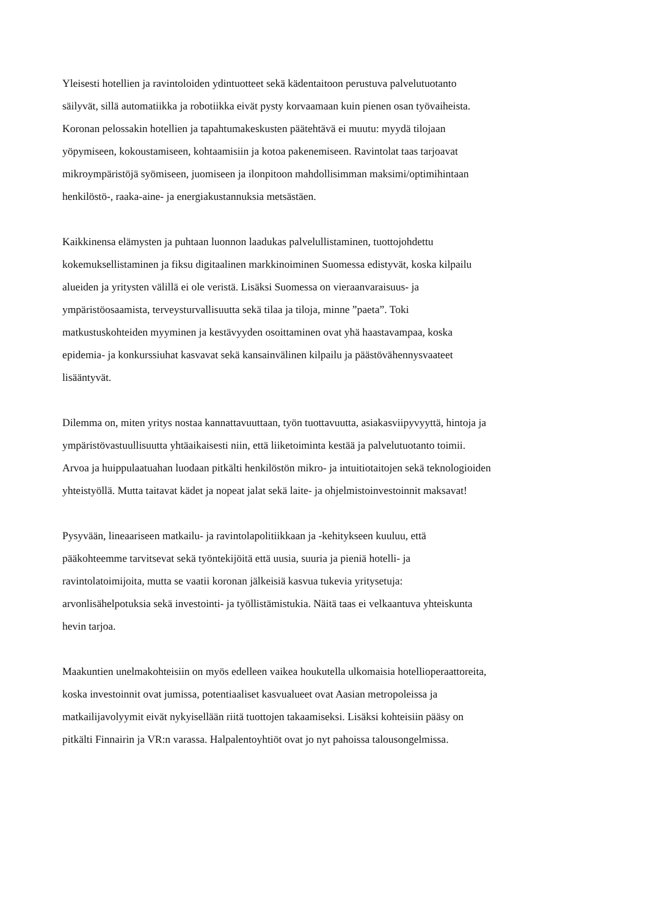Yleisesti hotellien ja ravintoloiden ydintuotteet sekä kädentaitoon perustuva palvelutuotanto
säilyvät, sillä automatiikka ja robotiikka eivät pysty korvaamaan kuin pienen osan työvaiheista.
Koronan pelossakin hotellien ja tapahtumakeskusten päätehtävä ei muutu: myydä tilojaan
yöpymiseen, kokoustamiseen, kohtaamisiin ja kotoa pakenemiseen. Ravintolat taas tarjoavat
mikroympäristöjä syömiseen, juomiseen ja ilonpitoon mahdollisimman maksimi/optimihintaan
henkilöstö-, raaka-aine- ja energiakustannuksia metsästäen.
Kaikkinensa elämysten ja puhtaan luonnon laadukas palvelullistaminen, tuottojohdettu
kokemuksellistaminen ja fiksu digitaalinen markkinoiminen Suomessa edistyvät, koska kilpailu
alueiden ja yritysten välillä ei ole veristä. Lisäksi Suomessa on vieraanvaraisuus- ja
ympäristöosaamista, terveysturvallisuutta sekä tilaa ja tiloja, minne ”paeta”. Toki
matkustuskohteiden myyminen ja kestävyyden osoittaminen ovat yhä haastavampaa, koska
epidemia- ja konkurssiuhat kasvavat sekä kansainvälinen kilpailu ja päästövähennysvaateet
lisääntyvät.
Dilemma on, miten yritys nostaa kannattavuuttaan, työn tuottavuutta, asiakasviipyvyyttä, hintoja ja
ympäristövastuullisuutta yhtäaikaisesti niin, että liiketoiminta kestää ja palvelutuotanto toimii.
Arvoa ja huippulaatuahan luodaan pitkälti henkilöstön mikro- ja intuitiotaitojen sekä teknologioiden
yhteistyöllä. Mutta taitavat kädet ja nopeat jalat sekä laite- ja ohjelmistoinvestoinnit maksavat!
Pysyvään, lineaariseen matkailu- ja ravintolapolitiikkaan ja -kehitykseen kuuluu, että
pääkohteemme tarvitsevat sekä työntekijöitä että uusia, suuria ja pieniä hotelli- ja
ravintolatoimijoita, mutta se vaatii koronan jälkeisiä kasvua tukevia yritysetuja:
arvonlisähelpotuksia sekä investointi- ja työllistämistukia. Näitä taas ei velkaantuva yhteiskunta
hevin tarjoa.
Maakuntien unelmakohteisiin on myös edelleen vaikea houkutella ulkomaisia hotellioperaattoreita,
koska investoinnit ovat jumissa, potentiaaliset kasvualueet ovat Aasian metropoleissa ja
matkailijavolyymit eivät nykyisellään riitä tuottojen takaamiseksi. Lisäksi kohteisiin pääsy on
pitkälti Finnairin ja VR:n varassa. Halpalentoyhtiöt ovat jo nyt pahoissa talousongelmissa.